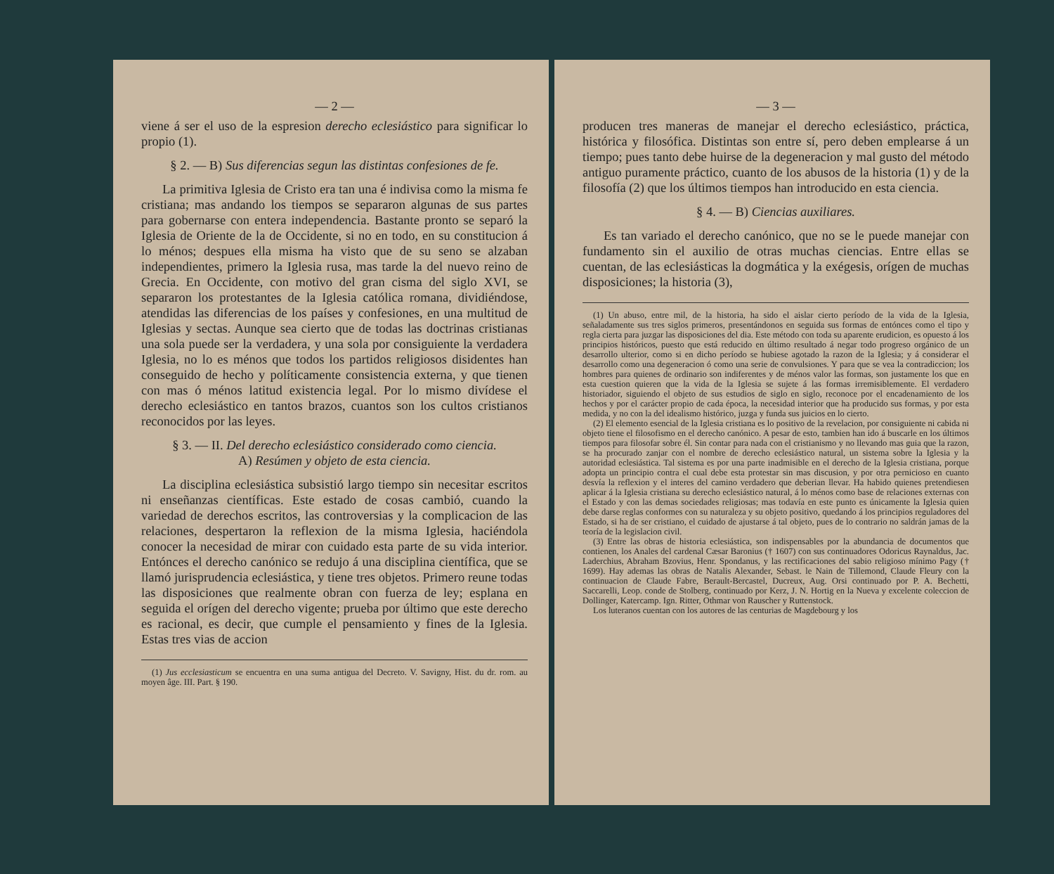— 2 —
viene á ser el uso de la espresion derecho eclesiástico para significar lo propio (1).
§ 2. — B) Sus diferencias segun las distintas confesiones de fe.
La primitiva Iglesia de Cristo era tan una é indivisa como la misma fe cristiana; mas andando los tiempos se separaron algunas de sus partes para gobernarse con entera independencia. Bastante pronto se separó la Iglesia de Oriente de la de Occidente, si no en todo, en su constitucion á lo ménos; despues ella misma ha visto que de su seno se alzaban independientes, primero la Iglesia rusa, mas tarde la del nuevo reino de Grecia. En Occidente, con motivo del gran cisma del siglo XVI, se separaron los protestantes de la Iglesia católica romana, dividiéndose, atendidas las diferencias de los países y confesiones, en una multitud de Iglesias y sectas. Aunque sea cierto que de todas las doctrinas cristianas una sola puede ser la verdadera, y una sola por consiguiente la verdadera Iglesia, no lo es ménos que todos los partidos religiosos disidentes han conseguido de hecho y políticamente consistencia externa, y que tienen con mas ó ménos latitud existencia legal. Por lo mismo divídese el derecho eclesiástico en tantos brazos, cuantos son los cultos cristianos reconocidos por las leyes.
§ 3. — II. Del derecho eclesiástico considerado como ciencia.
A) Resúmen y objeto de esta ciencia.
La disciplina eclesiástica subsistió largo tiempo sin necesitar escritos ni enseñanzas científicas. Este estado de cosas cambió, cuando la variedad de derechos escritos, las controversias y la complicacion de las relaciones, despertaron la reflexion de la misma Iglesia, haciéndola conocer la necesidad de mirar con cuidado esta parte de su vida interior. Entónces el derecho canónico se redujo á una disciplina científica, que se llamó jurisprudencia eclesiástica, y tiene tres objetos. Primero reune todas las disposiciones que realmente obran con fuerza de ley; esplana en seguida el orígen del derecho vigente; prueba por último que este derecho es racional, es decir, que cumple el pensamiento y fines de la Iglesia. Estas tres vias de accion
(1) Jus ecclesiasticum se encuentra en una suma antigua del Decreto. V. Savigny, Hist. du dr. rom. au moyen âge. III. Part. § 190.
— 3 —
producen tres maneras de manejar el derecho eclesiástico, práctica, histórica y filosófica. Distintas son entre sí, pero deben emplearse á un tiempo; pues tanto debe huirse de la degeneracion y mal gusto del método antiguo puramente práctico, cuanto de los abusos de la historia (1) y de la filosofía (2) que los últimos tiempos han introducido en esta ciencia.
§ 4. — B) Ciencias auxiliares.
Es tan variado el derecho canónico, que no se le puede manejar con fundamento sin el auxilio de otras muchas ciencias. Entre ellas se cuentan, de las eclesiásticas la dogmática y la exégesis, orígen de muchas disposiciones; la historia (3),
(1) Un abuso, entre mil, de la historia, ha sido el aislar cierto período de la vida de la Iglesia, señaladamente sus tres siglos primeros, presentándonos en seguida sus formas de entónces como el tipo y regla cierta para juzgar las disposiciones del dia. Este método con toda su aparente erudicion, es opuesto á los principios históricos, puesto que está reducido en último resultado á negar todo progreso orgánico de un desarrollo ulterior, como si en dicho período se hubiese agotado la razon de la Iglesia; y á considerar el desarrollo como una degeneracion ó como una serie de convulsiones. Y para que se vea la contradiccion; los hombres para quienes de ordinario son indiferentes y de ménos valor las formas, son justamente los que en esta cuestion quieren que la vida de la Iglesia se sujete á las formas irremisiblemente. El verdadero historiador, siguiendo el objeto de sus estudios de siglo en siglo, reconoce por el encadenamiento de los hechos y por el carácter propio de cada época, la necesidad interior que ha producido sus formas, y por esta medida, y no con la del idealismo histórico, juzga y funda sus juicios en lo cierto.
(2) El elemento esencial de la Iglesia cristiana es lo positivo de la revelacion, por consiguiente ni cabida ni objeto tiene el filosofismo en el derecho canónico. A pesar de esto, tambien han ido á buscarle en los últimos tiempos para filosofar sobre él. Sin contar para nada con el cristianismo y no llevando mas guia que la razon, se ha procurado zanjar con el nombre de derecho eclesiástico natural, un sistema sobre la Iglesia y la autoridad eclesiástica. Tal sistema es por una parte inadmisible en el derecho de la Iglesia cristiana, porque adopta un principio contra el cual debe esta protestar sin mas discusion, y por otra pernicioso en cuanto desvía la reflexion y el interes del camino verdadero que deberian llevar. Ha habido quienes pretendiesen aplicar á la Iglesia cristiana su derecho eclesiástico natural, á lo ménos como base de relaciones externas con el Estado y con las demas sociedades religiosas; mas todavía en este punto es únicamente la Iglesia quien debe darse reglas conformes con su naturaleza y su objeto positivo, quedando á los principios reguladores del Estado, si ha de ser cristiano, el cuidado de ajustarse á tal objeto, pues de lo contrario no saldrán jamas de la teoría de la legislacion civil.
(3) Entre las obras de historia eclesiástica, son indispensables por la abundancia de documentos que contienen, los Anales del cardenal Cæsar Baronius († 1607) con sus continuadores Odoricus Raynaldus, Jac. Laderchius, Abraham Bzovius, Henr. Spondanus, y las rectificaciones del sabio religioso mínimo Pagy († 1699). Hay ademas las obras de Natalis Alexander, Sebast. le Nain de Tillemond, Claude Fleury con la continuacion de Claude Fabre, Berault-Bercastel, Ducreux, Aug. Orsi continuado por P. A. Bechetti, Saccarelli, Leop. conde de Stolberg, continuado por Kerz, J. N. Hortig en la Nueva y excelente coleccion de Dollinger, Katercamp. Ign. Ritter, Othmar von Rauscher y Ruttenstock.
Los luteranos cuentan con los autores de las centurias de Magdebourg y los